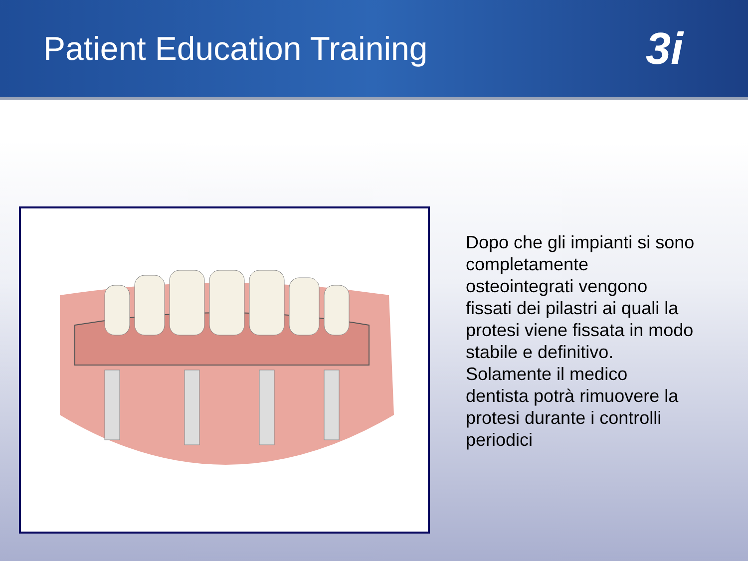Patient Education Training
3i
Dopo che gli impianti si sono completamente osteointegrati vengono fissati dei pilastri ai quali la protesi viene fissata in modo stabile e definitivo. Solamente il medico dentista potrà rimuovere la protesi durante i controlli periodici